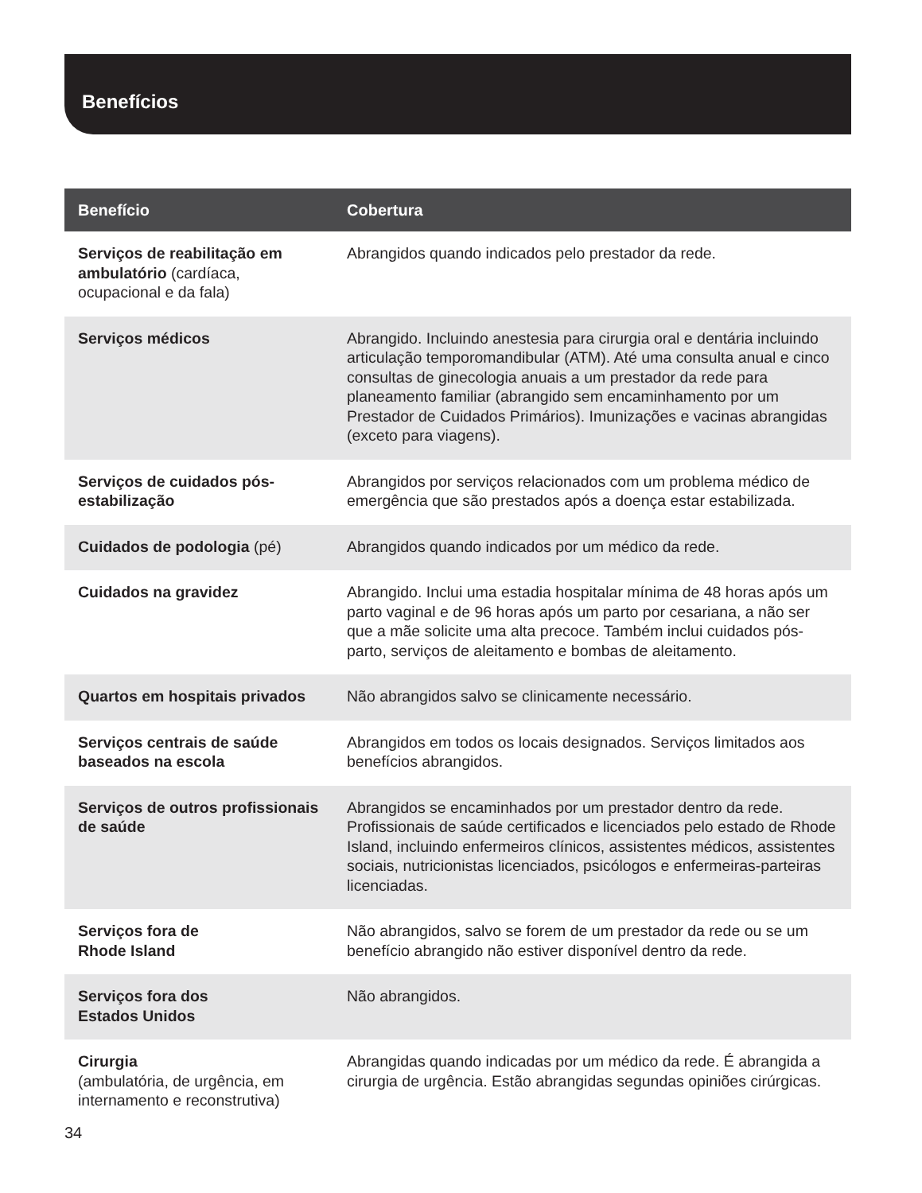Benefícios
| Benefício | Cobertura |
| --- | --- |
| Serviços de reabilitação em ambulatório (cardíaca, ocupacional e da fala) | Abrangidos quando indicados pelo prestador da rede. |
| Serviços médicos | Abrangido. Incluindo anestesia para cirurgia oral e dentária incluindo articulação temporomandibular (ATM). Até uma consulta anual e cinco consultas de ginecologia anuais a um prestador da rede para planeamento familiar (abrangido sem encaminhamento por um Prestador de Cuidados Primários). Imunizações e vacinas abrangidas (exceto para viagens). |
| Serviços de cuidados pós-estabilização | Abrangidos por serviços relacionados com um problema médico de emergência que são prestados após a doença estar estabilizada. |
| Cuidados de podologia (pé) | Abrangidos quando indicados por um médico da rede. |
| Cuidados na gravidez | Abrangido. Inclui uma estadia hospitalar mínima de 48 horas após um parto vaginal e de 96 horas após um parto por cesariana, a não ser que a mãe solicite uma alta precoce. Também inclui cuidados pós-parto, serviços de aleitamento e bombas de aleitamento. |
| Quartos em hospitais privados | Não abrangidos salvo se clinicamente necessário. |
| Serviços centrais de saúde baseados na escola | Abrangidos em todos os locais designados. Serviços limitados aos benefícios abrangidos. |
| Serviços de outros profissionais de saúde | Abrangidos se encaminhados por um prestador dentro da rede. Profissionais de saúde certificados e licenciados pelo estado de Rhode Island, incluindo enfermeiros clínicos, assistentes médicos, assistentes sociais, nutricionistas licenciados, psicólogos e enfermeiras-parteiras licenciadas. |
| Serviços fora de Rhode Island | Não abrangidos, salvo se forem de um prestador da rede ou se um benefício abrangido não estiver disponível dentro da rede. |
| Serviços fora dos Estados Unidos | Não abrangidos. |
| Cirurgia (ambulatória, de urgência, em internamento e reconstrutiva) | Abrangidas quando indicadas por um médico da rede. É abrangida a cirurgia de urgência. Estão abrangidas segundas opiniões cirúrgicas. |
34